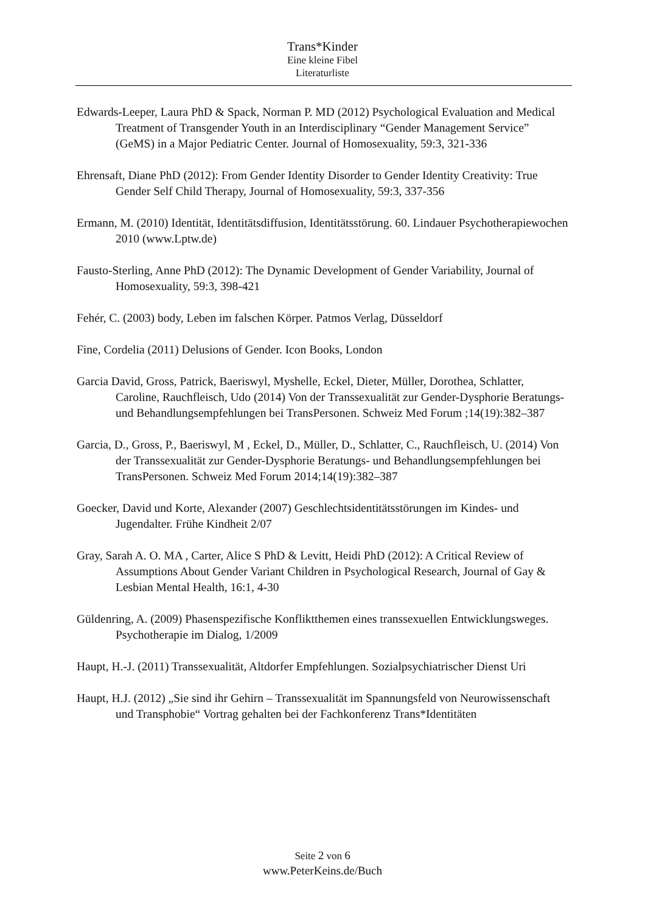Trans*Kinder
Eine kleine Fibel
Literaturliste
Edwards-Leeper, Laura PhD & Spack, Norman P. MD (2012) Psychological Evaluation and Medical Treatment of Transgender Youth in an Interdisciplinary “Gender Management Service” (GeMS) in a Major Pediatric Center. Journal of Homosexuality, 59:3, 321-336
Ehrensaft, Diane PhD (2012): From Gender Identity Disorder to Gender Identity Creativity: True Gender Self Child Therapy, Journal of Homosexuality, 59:3, 337-356
Ermann, M. (2010) Identität, Identitätsdiffusion, Identitätsstörung. 60. Lindauer Psychotherapiewochen 2010 (www.Lptw.de)
Fausto-Sterling, Anne PhD (2012): The Dynamic Development of Gender Variability, Journal of Homosexuality, 59:3, 398-421
Fehér, C. (2003) body, Leben im falschen Körper. Patmos Verlag, Düsseldorf
Fine, Cordelia (2011) Delusions of Gender. Icon Books, London
Garcia David, Gross, Patrick, Baeriswyl, Myshelle, Eckel, Dieter, Müller, Dorothea, Schlatter, Caroline, Rauchfleisch, Udo (2014) Von der Transsexualität zur Gender-Dysphorie Beratungs- und Behandlungsempfehlungen bei TransPersonen. Schweiz Med Forum ;14(19):382–387
Garcia, D., Gross, P., Baeriswyl, M , Eckel, D., Müller, D., Schlatter, C., Rauchfleisch, U. (2014) Von der Transsexualität zur Gender-Dysphorie Beratungs- und Behandlungsempfehlungen bei TransPersonen. Schweiz Med Forum 2014;14(19):382–387
Goecker, David und Korte, Alexander (2007) Geschlechtsidentitätsstörungen im Kindes- und Jugendalter. Frühe Kindheit 2/07
Gray, Sarah A. O. MA , Carter, Alice S PhD & Levitt, Heidi PhD (2012): A Critical Review of Assumptions About Gender Variant Children in Psychological Research, Journal of Gay & Lesbian Mental Health, 16:1, 4-30
Güldenring, A. (2009) Phasenspezifische Konfliktthemen eines transsexuellen Entwicklungsweges. Psychotherapie im Dialog, 1/2009
Haupt, H.-J. (2011) Transsexualität, Altdorfer Empfehlungen. Sozialpsychiatrischer Dienst Uri
Haupt, H.J. (2012) „Sie sind ihr Gehirn – Transsexualität im Spannungsfeld von Neurowissenschaft und Transphobie“ Vortrag gehalten bei der Fachkonferenz Trans*Identitäten
Seite 2 von 6
www.PeterKeins.de/Buch